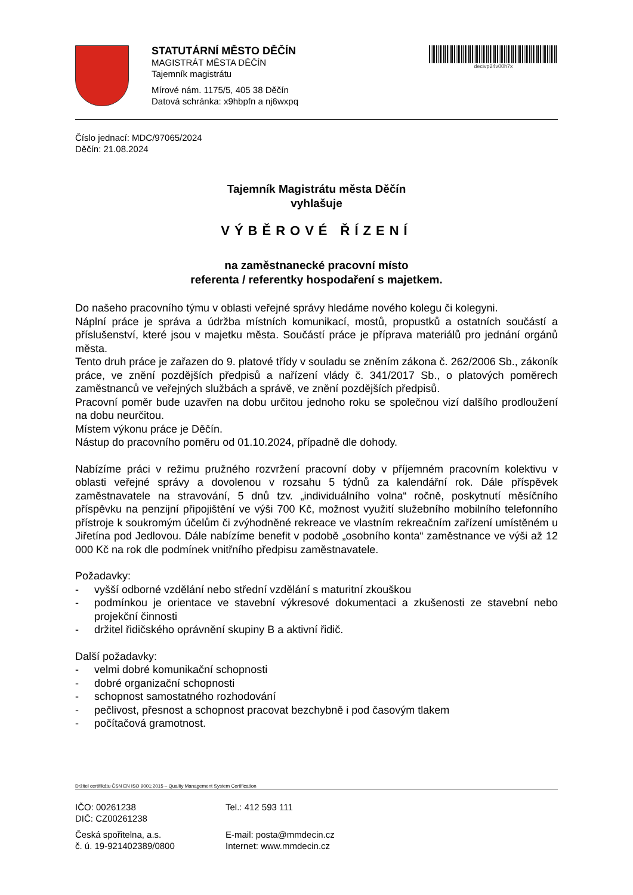STATUTÁRNÍ MĚSTO DĚČÍN
MAGISTRÁT MĚSTA DĚČÍN
Tajemník magistrátu
Mírové nám. 1175/5, 405 38 Děčín
Datová schránka: x9hbpfn a nj6wxpq
decivp24v00h7x
Číslo jednací: MDC/97065/2024
Děčín: 21.08.2024
Tajemník Magistrátu města Děčín
vyhlašuje
VÝBĚROVÉ ŘÍZENÍ
na zaměstnanecké pracovní místo
referenta / referentky hospodaření s majetkem.
Do našeho pracovního týmu v oblasti veřejné správy hledáme nového kolegu či kolegyni.
Náplní práce je správa a údržba místních komunikací, mostů, propustků a ostatních součástí a příslušenství, které jsou v majetku města. Součástí práce je příprava materiálů pro jednání orgánů města.
Tento druh práce je zařazen do 9. platové třídy v souladu se zněním zákona č. 262/2006 Sb., zákoník práce, ve znění pozdějších předpisů a nařízení vlády č. 341/2017 Sb., o platových poměrech zaměstnanců ve veřejných službách a správě, ve znění pozdějších předpisů.
Pracovní poměr bude uzavřen na dobu určitou jednoho roku se společnou vizí dalšího prodloužení na dobu neurčitou.
Místem výkonu práce je Děčín.
Nástup do pracovního poměru od 01.10.2024, případně dle dohody.
Nabízíme práci v režimu pružného rozvržení pracovní doby v příjemném pracovním kolektivu v oblasti veřejné správy a dovolenou v rozsahu 5 týdnů za kalendářní rok. Dále příspěvek zaměstnavatele na stravování, 5 dnů tzv. „individuálního volna“ ročně, poskytnutí měsíčního příspěvku na penzijní připojištění ve výši 700 Kč, možnost využití služebního mobilního telefonního přístroje k soukromým účelům či zvýhodněné rekreace ve vlastním rekreačním zařízení umístěném u Jiřetína pod Jedlovou. Dále nabízíme benefit v podobě „osobního konta“ zaměstnance ve výši až 12 000 Kč na rok dle podmínek vnitřního předpisu zaměstnavatele.
Požadavky:
- vyšší odborné vzdělání nebo střední vzdělání s maturitní zkouškou
- podmínkou je orientace ve stavební výkresové dokumentaci a zkušenosti ze stavební nebo projekční činnosti
- držitel řidičského oprávnění skupiny B a aktivní řidič.
Další požadavky:
- velmi dobré komunikační schopnosti
- dobré organizační schopnosti
- schopnost samostatného rozhodování
- pečlivost, přesnost a schopnost pracovat bezchybně i pod časovým tlakem
- počítačová gramotnost.
Držitel certifikátu ČSN EN ISO 9001:2015 – Quality Management System Certification
IČO: 00261238
DIČ: CZ00261238
Česká spořitelna, a.s.
č. ú. 19-921402389/0800
Tel.: 412 593 111
E-mail: posta@mmdecin.cz
Internet: www.mmdecin.cz